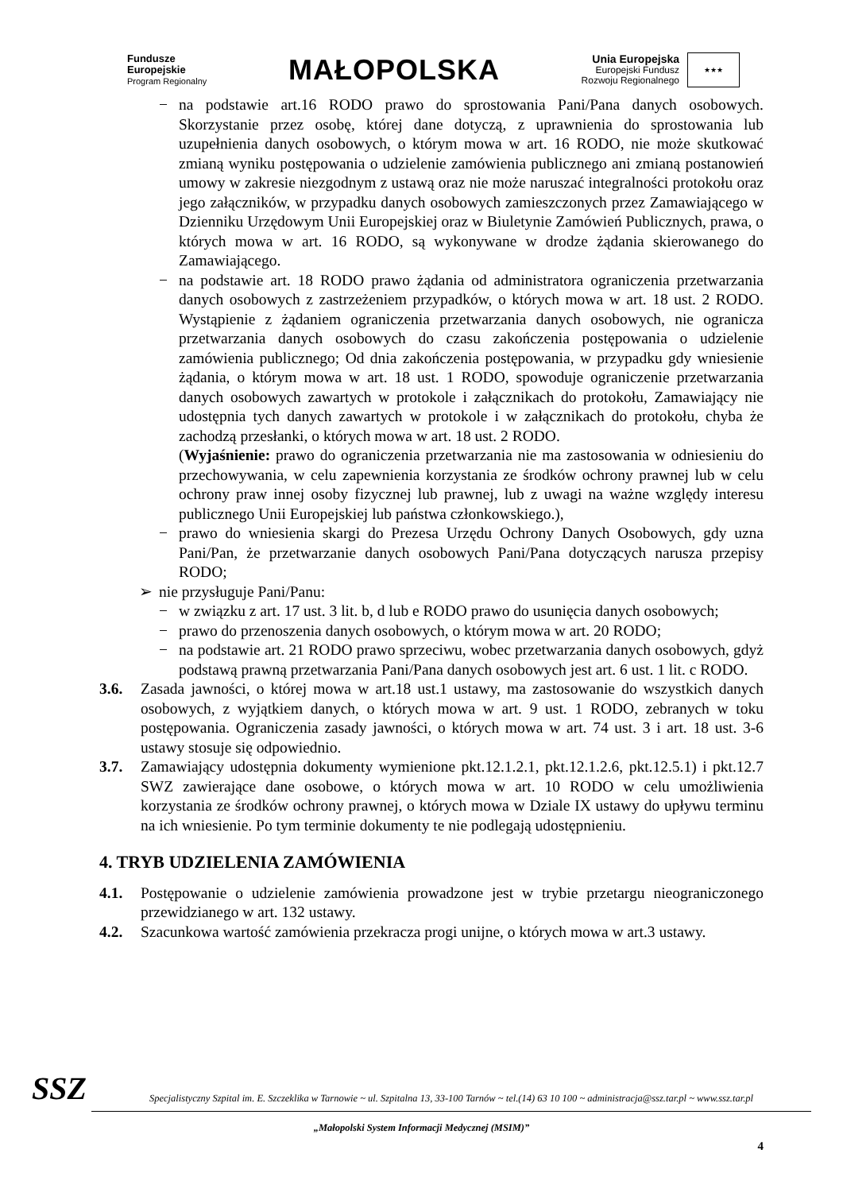Fundusze
Europejskie
Program Regionalny
MAŁOPOLSKA
Unia Europejska
Europejski Fundusz
Rozwoju Regionalnego
★★★
− na podstawie art.16 RODO prawo do sprostowania Pani/Pana danych osobowych. Skorzystanie przez osobę, której dane dotyczą, z uprawnienia do sprostowania lub uzupełnienia danych osobowych, o którym mowa w art. 16 RODO, nie może skutkować zmianą wyniku postępowania o udzielenie zamówienia publicznego ani zmianą postanowień umowy w zakresie niezgodnym z ustawą oraz nie może naruszać integralności protokołu oraz jego załączników, w przypadku danych osobowych zamieszczonych przez Zamawiającego w Dzienniku Urzędowym Unii Europejskiej oraz w Biuletynie Zamówień Publicznych, prawa, o których mowa w art. 16 RODO, są wykonywane w drodze żądania skierowanego do Zamawiającego.
− na podstawie art. 18 RODO prawo żądania od administratora ograniczenia przetwarzania danych osobowych z zastrzeżeniem przypadków, o których mowa w art. 18 ust. 2 RODO. Wystąpienie z żądaniem ograniczenia przetwarzania danych osobowych, nie ogranicza przetwarzania danych osobowych do czasu zakończenia postępowania o udzielenie zamówienia publicznego; Od dnia zakończenia postępowania, w przypadku gdy wniesienie żądania, o którym mowa w art. 18 ust. 1 RODO, spowoduje ograniczenie przetwarzania danych osobowych zawartych w protokole i załącznikach do protokołu, Zamawiający nie udostępnia tych danych zawartych w protokole i w załącznikach do protokołu, chyba że zachodzą przesłanki, o których mowa w art. 18 ust. 2 RODO.
(Wyjaśnienie: prawo do ograniczenia przetwarzania nie ma zastosowania w odniesieniu do przechowywania, w celu zapewnienia korzystania ze środków ochrony prawnej lub w celu ochrony praw innej osoby fizycznej lub prawnej, lub z uwagi na ważne względy interesu publicznego Unii Europejskiej lub państwa członkowskiego.),
− prawo do wniesienia skargi do Prezesa Urzędu Ochrony Danych Osobowych, gdy uzna Pani/Pan, że przetwarzanie danych osobowych Pani/Pana dotyczących narusza przepisy RODO;
➢ nie przysługuje Pani/Panu:
− w związku z art. 17 ust. 3 lit. b, d lub e RODO prawo do usunięcia danych osobowych;
− prawo do przenoszenia danych osobowych, o którym mowa w art. 20 RODO;
− na podstawie art. 21 RODO prawo sprzeciwu, wobec przetwarzania danych osobowych, gdyż podstawą prawną przetwarzania Pani/Pana danych osobowych jest art. 6 ust. 1 lit. c RODO.
3.6. Zasada jawności, o której mowa w art.18 ust.1 ustawy, ma zastosowanie do wszystkich danych osobowych, z wyjątkiem danych, o których mowa w art. 9 ust. 1 RODO, zebranych w toku postępowania. Ograniczenia zasady jawności, o których mowa w art. 74 ust. 3 i art. 18 ust. 3-6 ustawy stosuje się odpowiednio.
3.7. Zamawiający udostępnia dokumenty wymienione pkt.12.1.2.1, pkt.12.1.2.6, pkt.12.5.1) i pkt.12.7 SWZ zawierające dane osobowe, o których mowa w art. 10 RODO w celu umożliwienia korzystania ze środków ochrony prawnej, o których mowa w Dziale IX ustawy do upływu terminu na ich wniesienie. Po tym terminie dokumenty te nie podlegają udostępnieniu.
4. TRYB UDZIELENIA ZAMÓWIENIA
4.1. Postępowanie o udzielenie zamówienia prowadzone jest w trybie przetargu nieograniczonego przewidzianego w art. 132 ustawy.
4.2. Szacunkowa wartość zamówienia przekracza progi unijne, o których mowa w art.3 ustawy.
SSZ
Specjalistyczny Szpital im. E. Szczeklika w Tarnowie ~ ul. Szpitalna 13, 33-100 Tarnów ~ tel.(14) 63 10 100 ~ administracja@ssz.tar.pl ~ www.ssz.tar.pl
„Małopolski System Informacji Medycznej (MSIM)”
4